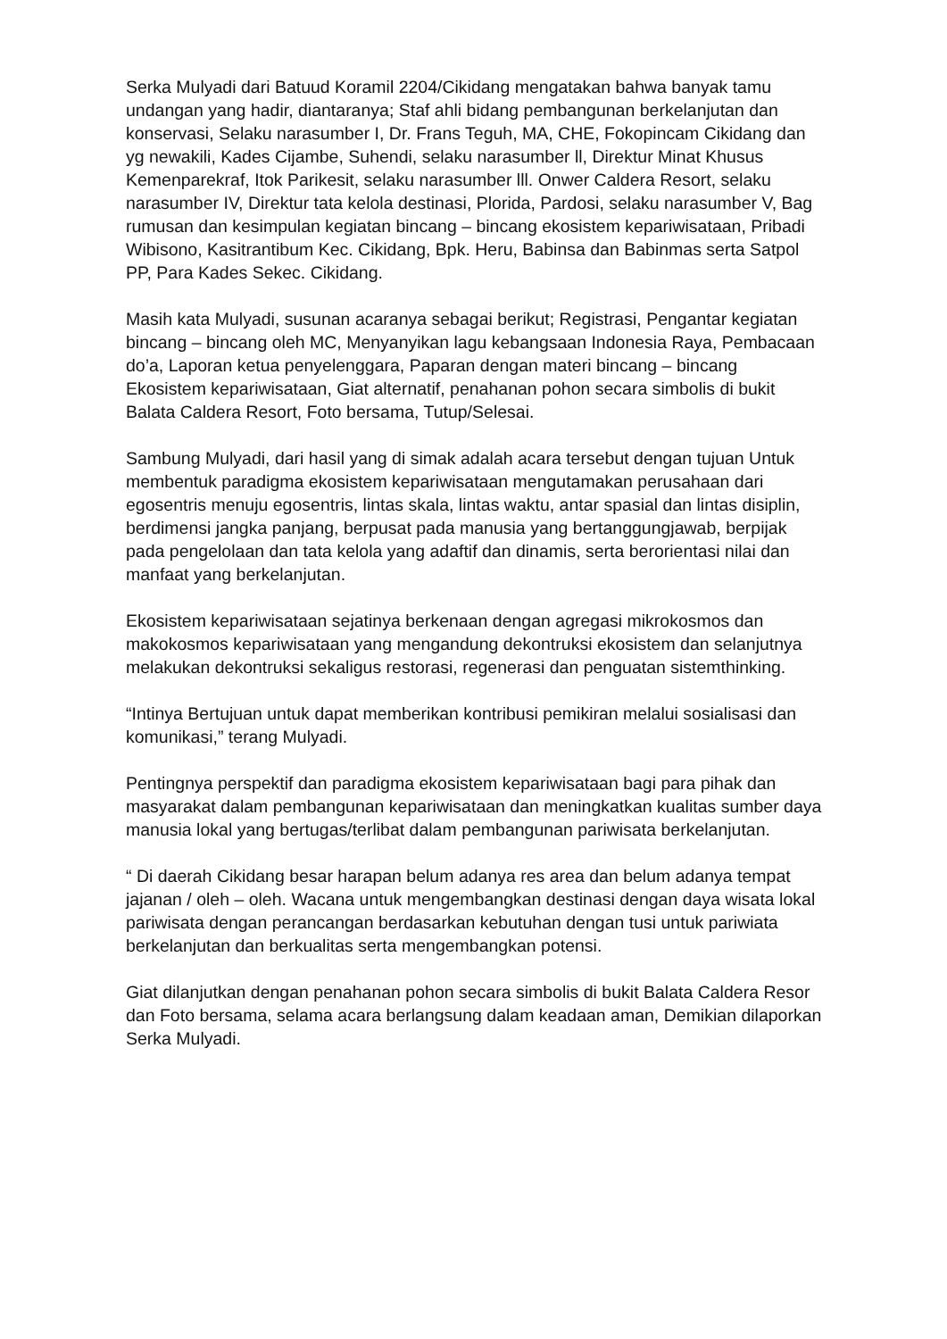Serka Mulyadi dari Batuud Koramil 2204/Cikidang mengatakan bahwa banyak tamu undangan yang hadir, diantaranya; Staf ahli bidang pembangunan berkelanjutan dan konservasi, Selaku narasumber I, Dr. Frans Teguh, MA, CHE, Fokopincam Cikidang dan yg newakili, Kades Cijambe, Suhendi, selaku narasumber ll, Direktur Minat Khusus Kemenparekraf, Itok Parikesit, selaku narasumber lll. Onwer Caldera Resort, selaku narasumber IV, Direktur tata kelola destinasi, Plorida, Pardosi, selaku narasumber V, Bag rumusan dan kesimpulan kegiatan bincang – bincang ekosistem kepariwisataan, Pribadi Wibisono, Kasitrantibum Kec. Cikidang, Bpk. Heru, Babinsa dan Babinmas serta Satpol PP, Para Kades Sekec. Cikidang.
Masih kata Mulyadi, susunan acaranya sebagai berikut; Registrasi, Pengantar kegiatan bincang – bincang oleh MC, Menyanyikan lagu kebangsaan Indonesia Raya, Pembacaan do’a, Laporan ketua penyelenggara, Paparan dengan materi bincang – bincang Ekosistem kepariwisataan, Giat alternatif, penahanan pohon secara simbolis di bukit Balata Caldera Resort, Foto bersama, Tutup/Selesai.
Sambung Mulyadi, dari hasil yang di simak adalah acara tersebut dengan tujuan Untuk membentuk paradigma ekosistem kepariwisataan mengutamakan perusahaan dari egosentris menuju egosentris, lintas skala, lintas waktu, antar spasial dan lintas disiplin, berdimensi jangka panjang, berpusat pada manusia yang bertanggungjawab, berpijak pada pengelolaan dan tata kelola yang adaftif dan dinamis, serta berorientasi nilai dan manfaat yang berkelanjutan.
Ekosistem kepariwisataan sejatinya berkenaan dengan agregasi mikrokosmos dan makokosmos kepariwisataan yang mengandung dekontruksi ekosistem dan selanjutnya melakukan dekontruksi sekaligus restorasi, regenerasi dan penguatan sistemthinking.
“Intinya Bertujuan untuk dapat memberikan kontribusi pemikiran melalui sosialisasi dan komunikasi,” terang Mulyadi.
Pentingnya perspektif dan paradigma ekosistem kepariwisataan bagi para pihak dan masyarakat dalam pembangunan kepariwisataan dan meningkatkan kualitas sumber daya manusia lokal yang bertugas/terlibat dalam pembangunan pariwisata berkelanjutan.
“ Di daerah Cikidang besar harapan belum adanya res area dan belum adanya tempat jajanan / oleh – oleh. Wacana untuk mengembangkan destinasi dengan daya wisata lokal pariwisata dengan perancangan berdasarkan kebutuhan dengan tusi untuk pariwiata berkelanjutan dan berkualitas serta mengembangkan potensi.
Giat dilanjutkan dengan penahanan pohon secara simbolis di bukit Balata Caldera Resor dan Foto bersama, selama acara berlangsung dalam keadaan aman, Demikian dilaporkan Serka Mulyadi.